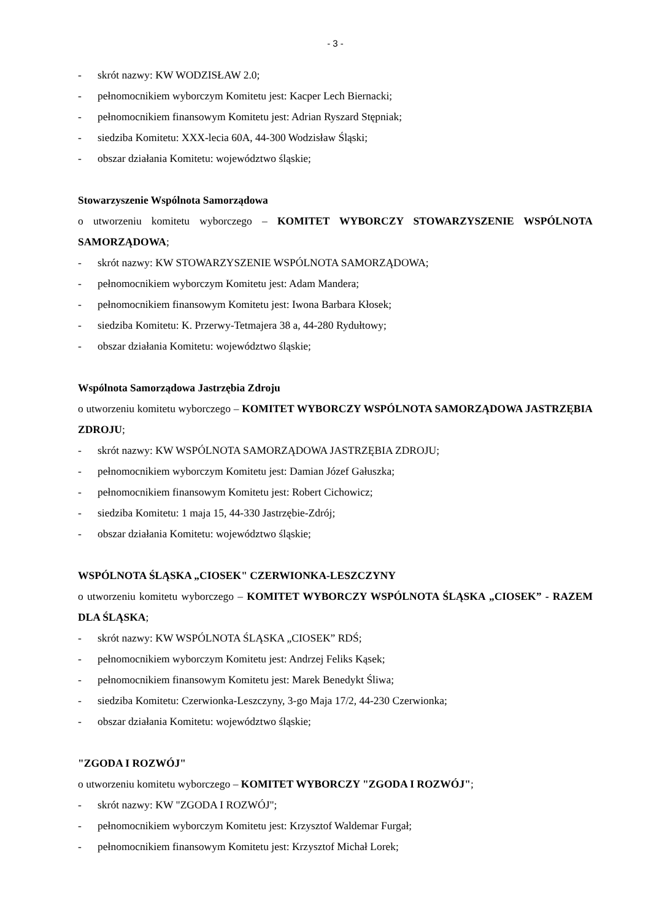- 3 -
- skrót nazwy: KW WODZISŁAW 2.0;
- pełnomocnikiem wyborczym Komitetu jest: Kacper Lech Biernacki;
- pełnomocnikiem finansowym Komitetu jest: Adrian Ryszard Stępniak;
- siedziba Komitetu: XXX-lecia 60A, 44-300 Wodzisław Śląski;
- obszar działania Komitetu: województwo śląskie;
Stowarzyszenie Wspólnota Samorządowa
o utworzeniu komitetu wyborczego – KOMITET WYBORCZY STOWARZYSZENIE WSPÓLNOTA SAMORZĄDOWA;
- skrót nazwy: KW STOWARZYSZENIE WSPÓLNOTA SAMORZĄDOWA;
- pełnomocnikiem wyborczym Komitetu jest: Adam Mandera;
- pełnomocnikiem finansowym Komitetu jest: Iwona Barbara Kłosek;
- siedziba Komitetu: K. Przerwy-Tetmajera 38 a, 44-280 Rydułtowy;
- obszar działania Komitetu: województwo śląskie;
Wspólnota Samorządowa Jastrzębia Zdroju
o utworzeniu komitetu wyborczego – KOMITET WYBORCZY WSPÓLNOTA SAMORZĄDOWA JASTRZĘBIA ZDROJU;
- skrót nazwy: KW WSPÓLNOTA SAMORZĄDOWA JASTRZĘBIA ZDROJU;
- pełnomocnikiem wyborczym Komitetu jest: Damian Józef Gałuszka;
- pełnomocnikiem finansowym Komitetu jest: Robert Cichowicz;
- siedziba Komitetu: 1 maja 15, 44-330 Jastrzębie-Zdrój;
- obszar działania Komitetu: województwo śląskie;
WSPÓLNOTA ŚLĄSKA „CIOSEK" CZERWIONKA-LESZCZYNY
o utworzeniu komitetu wyborczego – KOMITET WYBORCZY WSPÓLNOTA ŚLĄSKA „CIOSEK” - RAZEM DLA ŚLĄSKA;
- skrót nazwy: KW WSPÓLNOTA ŚLĄSKA „CIOSEK” RDŚ;
- pełnomocnikiem wyborczym Komitetu jest: Andrzej Feliks Kąsek;
- pełnomocnikiem finansowym Komitetu jest: Marek Benedykt Śliwa;
- siedziba Komitetu: Czerwionka-Leszczyny, 3-go Maja 17/2, 44-230 Czerwionka;
- obszar działania Komitetu: województwo śląskie;
"ZGODA I ROZWÓJ"
o utworzeniu komitetu wyborczego – KOMITET WYBORCZY "ZGODA I ROZWÓJ";
- skrót nazwy: KW "ZGODA I ROZWÓJ";
- pełnomocnikiem wyborczym Komitetu jest: Krzysztof Waldemar Furgał;
- pełnomocnikiem finansowym Komitetu jest: Krzysztof Michał Lorek;